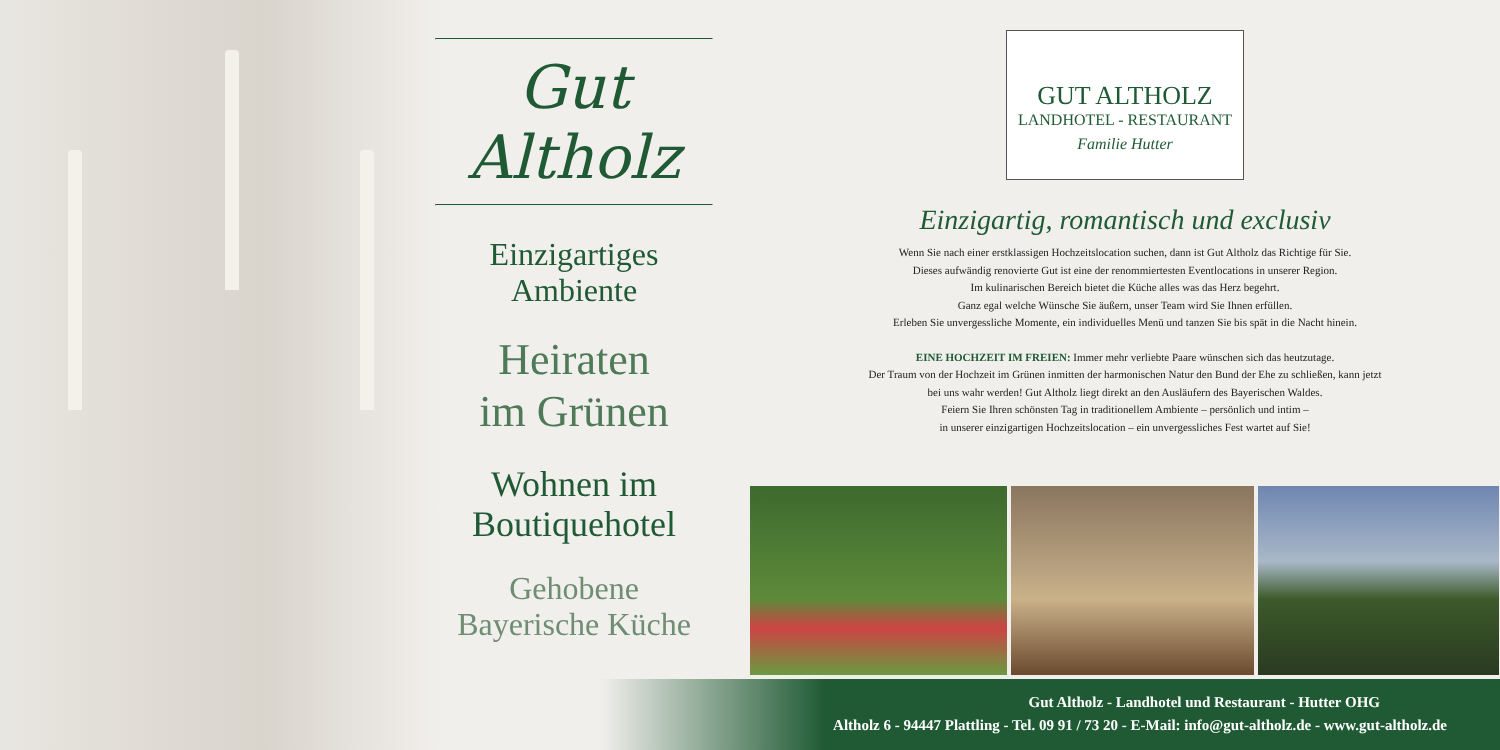Gut
Altholz
Einzigartiges
Ambiente
Heiraten
im Grünen
Wohnen im
Boutiquehotel
Gehobene
Bayerische Küche
GUT ALTHOLZ
LANDHOTEL - RESTAURANT
Familie Hutter
Einzigartig, romantisch und exclusiv
Wenn Sie nach einer erstklassigen Hochzeitslocation suchen, dann ist Gut Altholz das Richtige für Sie.
Dieses aufwändig renovierte Gut ist eine der renommiertesten Eventlocations in unserer Region.
Im kulinarischen Bereich bietet die Küche alles was das Herz begehrt.
Ganz egal welche Wünsche Sie äußern, unser Team wird Sie Ihnen erfüllen.
Erleben Sie unvergessliche Momente, ein individuelles Menü und tanzen Sie bis spät in die Nacht hinein.
EINE HOCHZEIT IM FREIEN: Immer mehr verliebte Paare wünschen sich das heutzutage.
Der Traum von der Hochzeit im Grünen inmitten der harmonischen Natur den Bund der Ehe zu schließen, kann jetzt
bei uns wahr werden! Gut Altholz liegt direkt an den Ausläufern des Bayerischen Waldes.
Feiern Sie Ihren schönsten Tag in traditionellem Ambiente – persönlich und intim –
in unserer einzigartigen Hochzeitslocation – ein unvergessliches Fest wartet auf Sie!
Gut Altholz - Landhotel und Restaurant - Hutter OHG
Altholz 6 - 94447 Plattling - Tel. 09 91 / 73 20 - E-Mail: info@gut-altholz.de - www.gut-altholz.de